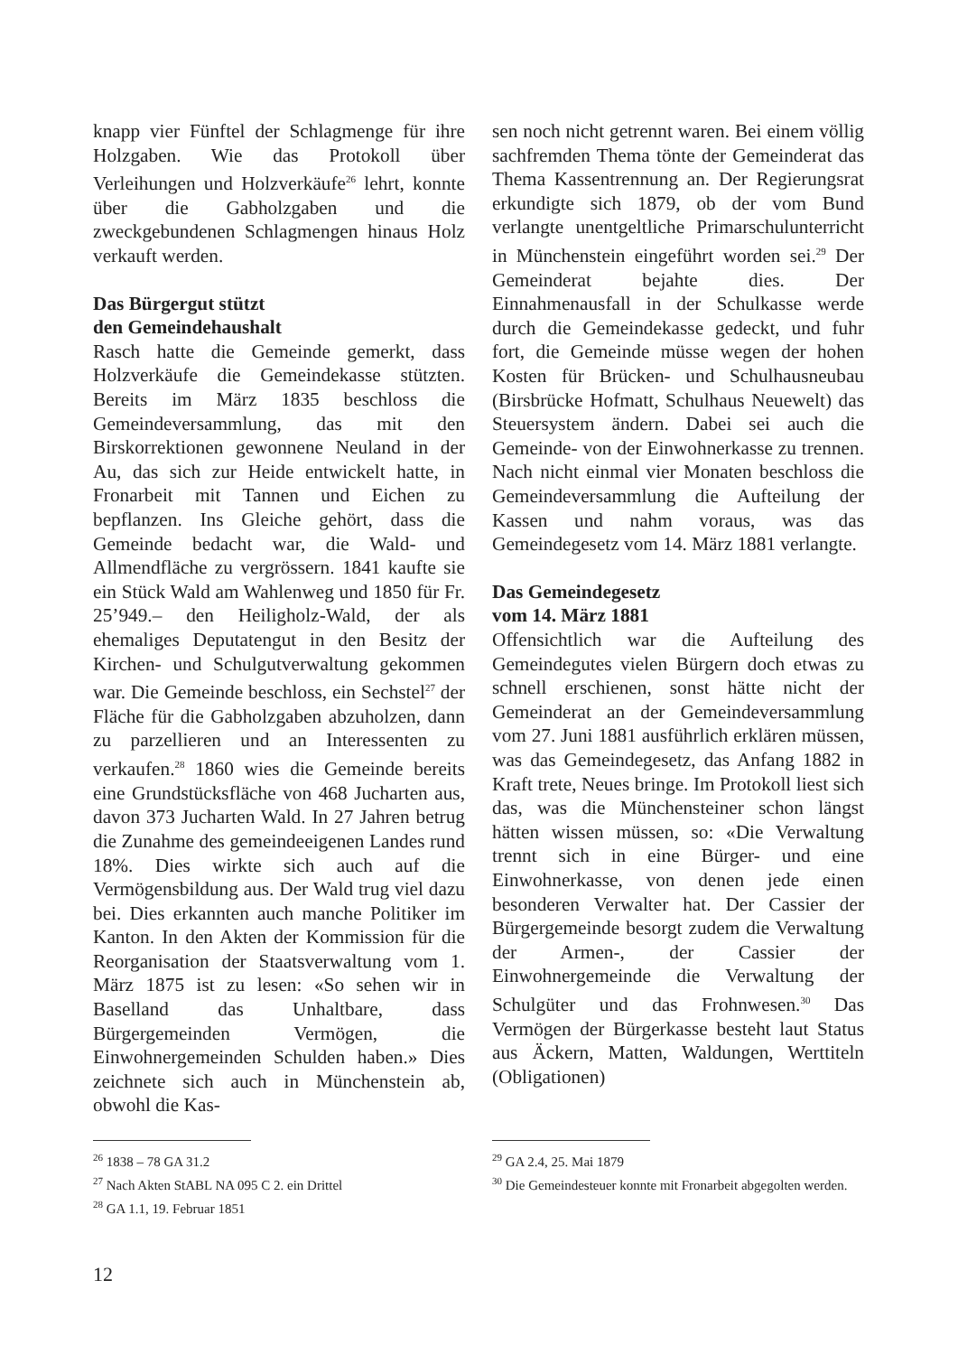knapp vier Fünftel der Schlagmenge für ihre Holzgaben. Wie das Protokoll über Verleihungen und Holzverkäufe<sup>26</sup> lehrt, konnte über die Gabholzgaben und die zweckgebundenen Schlagmengen hinaus Holz verkauft werden.
Das Bürgergut stützt
den Gemeindehaushalt
Rasch hatte die Gemeinde gemerkt, dass Holzverkäufe die Gemeindekasse stützten. Bereits im März 1835 beschloss die Gemeindeversammlung, das mit den Birskorrektionen gewonnene Neuland in der Au, das sich zur Heide entwickelt hatte, in Fronarbeit mit Tannen und Eichen zu bepflanzen. Ins Gleiche gehört, dass die Gemeinde bedacht war, die Wald- und Allmendfläche zu vergrössern. 1841 kaufte sie ein Stück Wald am Wahlenweg und 1850 für Fr. 25’949.– den Heiligholz-Wald, der als ehemaliges Deputatengut in den Besitz der Kirchen- und Schulgutverwaltung gekommen war. Die Gemeinde beschloss, ein Sechstel<sup>27</sup> der Fläche für die Gabholzgaben abzuholzen, dann zu parzellieren und an Interessenten zu verkaufen.<sup>28</sup> 1860 wies die Gemeinde bereits eine Grundstücksfläche von 468 Jucharten aus, davon 373 Jucharten Wald. In 27 Jahren betrug die Zunahme des gemeindeeigenen Landes rund 18%. Dies wirkte sich auch auf die Vermögensbildung aus. Der Wald trug viel dazu bei. Dies erkannten auch manche Politiker im Kanton. In den Akten der Kommission für die Reorganisation der Staatsverwaltung vom 1. März 1875 ist zu lesen: «So sehen wir in Baselland das Unhaltbare, dass Bürgergemeinden Vermögen, die Einwohnergemeinden Schulden haben.» Dies zeichnete sich auch in Münchenstein ab, obwohl die Kas-
sen noch nicht getrennt waren. Bei einem völlig sachfremden Thema tönte der Gemeinderat das Thema Kassentrennung an. Der Regierungsrat erkundigte sich 1879, ob der vom Bund verlangte unentgeltliche Primarschulunterricht in Münchenstein eingeführt worden sei.<sup>29</sup> Der Gemeinderat bejahte dies. Der Einnahmenausfall in der Schulkasse werde durch die Gemeindekasse gedeckt, und fuhr fort, die Gemeinde müsse wegen der hohen Kosten für Brücken- und Schulhausneubau (Birsbrücke Hofmatt, Schulhaus Neuewelt) das Steuersystem ändern. Dabei sei auch die Gemeinde- von der Einwohnerkasse zu trennen. Nach nicht einmal vier Monaten beschloss die Gemeindeversammlung die Aufteilung der Kassen und nahm voraus, was das Gemeindegesetz vom 14. März 1881 verlangte.
Das Gemeindegesetz
vom 14. März 1881
Offensichtlich war die Aufteilung des Gemeindegutes vielen Bürgern doch etwas zu schnell erschienen, sonst hätte nicht der Gemeinderat an der Gemeindeversammlung vom 27. Juni 1881 ausführlich erklären müssen, was das Gemeindegesetz, das Anfang 1882 in Kraft trete, Neues bringe. Im Protokoll liest sich das, was die Münchensteiner schon längst hätten wissen müssen, so: «Die Verwaltung trennt sich in eine Bürger- und eine Einwohnerkasse, von denen jede einen besonderen Verwalter hat. Der Cassier der Bürgergemeinde besorgt zudem die Verwaltung der Armen-, der Cassier der Einwohnergemeinde die Verwaltung der Schulgüter und das Frohnwesen.<sup>30</sup> Das Vermögen der Bürgerkasse besteht laut Status aus Äckern, Matten, Waldungen, Werttiteln (Obligationen)
<sup>26</sup> 1838 – 78 GA 31.2
<sup>27</sup> Nach Akten StABL NA 095 C 2. ein Drittel
<sup>28</sup> GA 1.1, 19. Februar 1851
<sup>29</sup> GA 2.4, 25. Mai 1879
<sup>30</sup> Die Gemeindesteuer konnte mit Fronarbeit abgegolten werden.
12